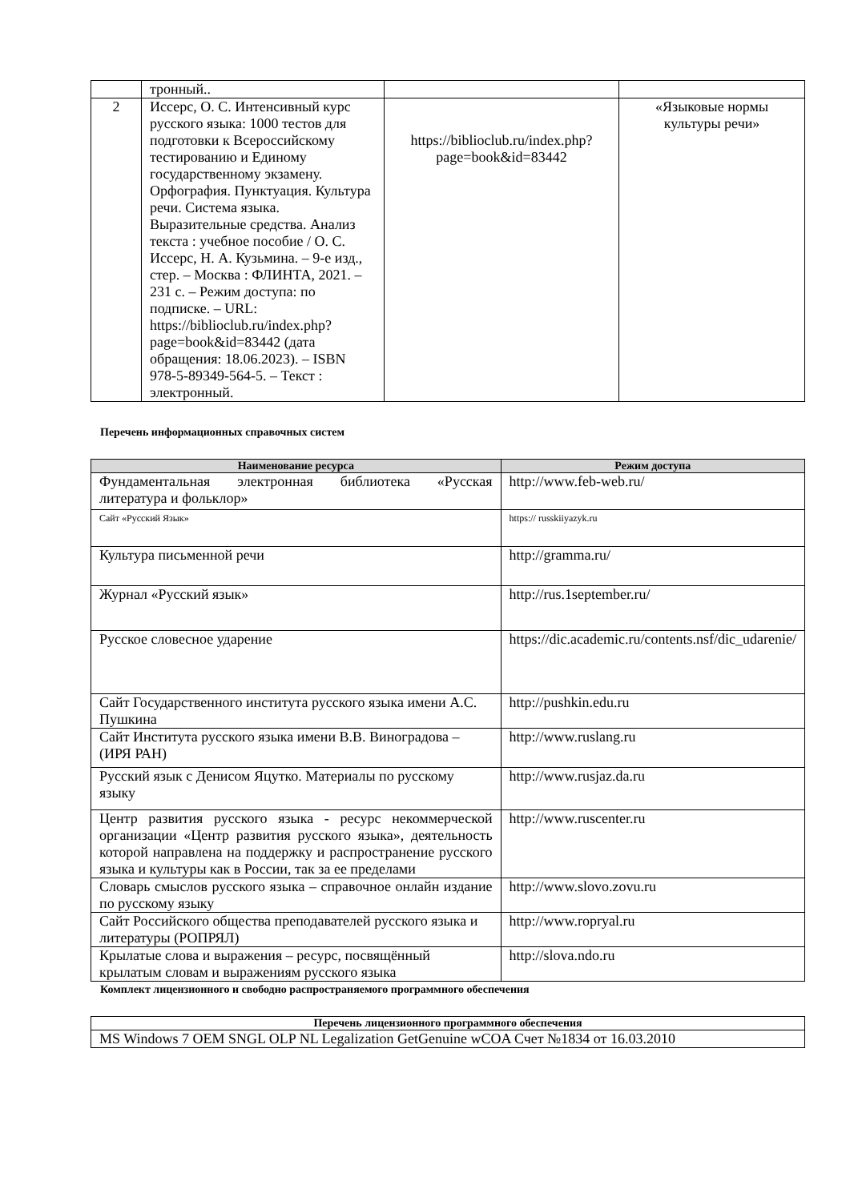| | тронный.. | | |
| 2 | Иссерс, О. С. Интенсивный курс русского языка: 1000 тестов для подготовки к Всероссийскому тестированию и Единому государственному экзамену. Орфография. Пунктуация. Культура речи. Система языка. Выразительные средства. Анализ текста : учебное пособие / О. С. Иссерс, Н. А. Кузьмина. – 9-е изд., стер. – Москва : ФЛИНТА, 2021. – 231 с. – Режим доступа: по подписке. – URL: https://biblioclub.ru/index.php?page=book&id=83442 (дата обращения: 18.06.2023). – ISBN 978-5-89349-564-5. – Текст : электронный. | https://biblioclub.ru/index.php?page=book&id=83442 | «Языковые нормы культуры речи» |
Перечень информационных справочных систем
| Наименование ресурса | Режим доступа |
| --- | --- |
| Фундаментальная электронная библиотека «Русская литература и фольклор» | http://www.feb-web.ru/ |
| Сайт «Русский Язык» | https:// russkiiyazyk.ru |
| Культура письменной речи | http://gramma.ru/ |
| Журнал «Русский язык» | http://rus.1september.ru/ |
| Русское словесное ударение | https://dic.academic.ru/contents.nsf/dic_udarenie/ |
| Сайт Государственного института русского языка имени А.С. Пушкина | http://pushkin.edu.ru |
| Сайт Института русского языка имени В.В. Виноградова – (ИРЯ РАН) | http://www.ruslang.ru |
| Русский язык с Денисом Яцутко. Материалы по русскому языку | http://www.rusjaz.da.ru |
| Центр развития русского языка - ресурс некоммерческой организации «Центр развития русского языка», деятельность которой направлена на поддержку и распространение русского языка и культуры как в России, так за ее пределами | http://www.ruscenter.ru |
| Словарь смыслов русского языка – справочное онлайн издание по русскому языку | http://www.slovo.zovu.ru |
| Сайт Российского общества преподавателей русского языка и литературы (РОПРЯЛ) | http://www.ropryal.ru |
| Крылатые слова и выражения – ресурс, посвящённый крылатым словам и выражениям русского языка | http://slova.ndo.ru |
Комплект лицензионного и свободно распространяемого программного обеспечения
| Перечень лицензионного программного обеспечения |
| --- |
| MS Windows 7 OEM SNGL OLP NL Legalization GetGenuine wCOA Счет №1834 от 16.03.2010 |